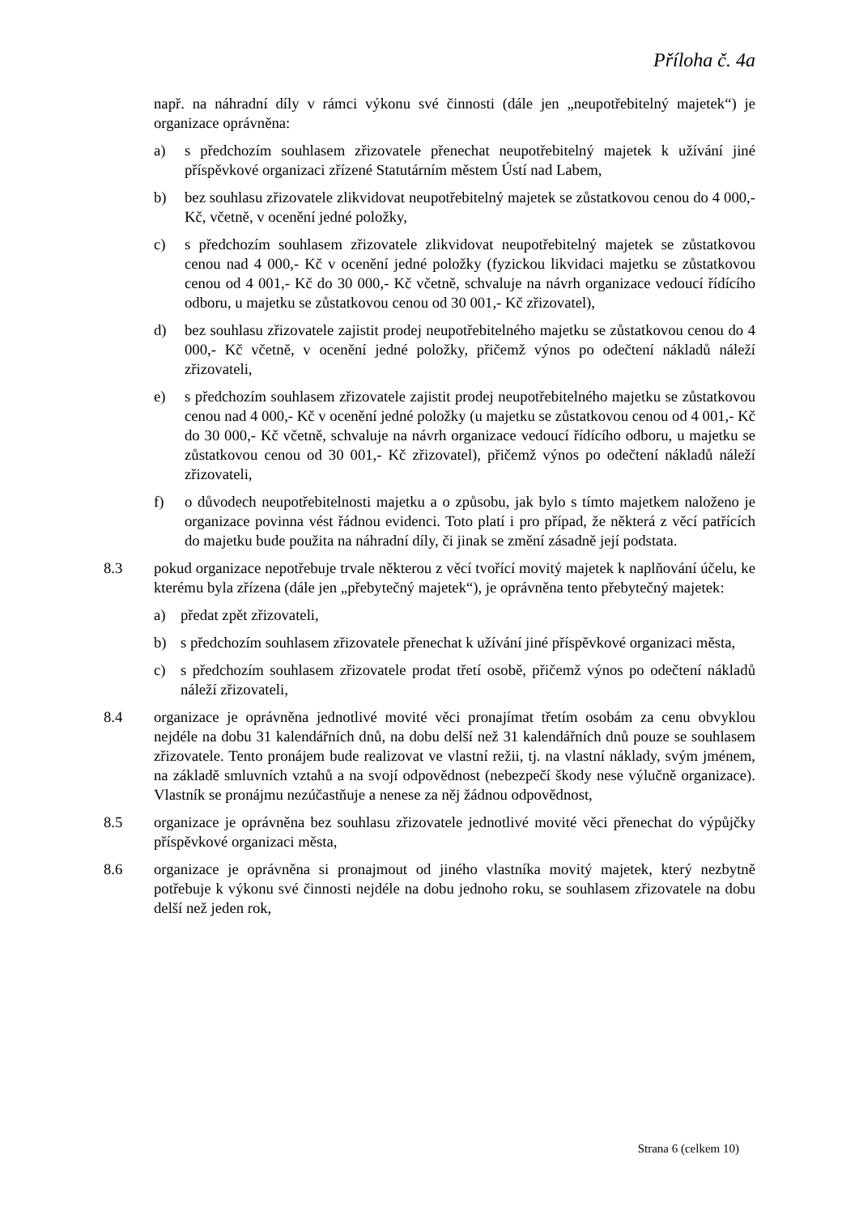Příloha č. 4a
např. na náhradní díly v rámci výkonu své činnosti (dále jen „neupotřebitelný majetek“) je organizace oprávněna:
a) s předchozím souhlasem zřizovatele přenechat neupotřebitelný majetek k užívání jiné příspěvkové organizaci zřízené Statutárním městem Ústí nad Labem,
b) bez souhlasu zřizovatele zlikvidovat neupotřebitelný majetek se zůstatkovou cenou do 4 000,- Kč, včetně, v ocenění jedné položky,
c) s předchozím souhlasem zřizovatele zlikvidovat neupotřebitelný majetek se zůstatkovou cenou nad 4 000,- Kč v ocenění jedné položky (fyzickou likvidaci majetku se zůstatkovou cenou od 4 001,- Kč do 30 000,- Kč včetně, schvaluje na návrh organizace vedoucí řídícího odboru, u majetku se zůstatkovou cenou od 30 001,- Kč zřizovatel),
d) bez souhlasu zřizovatele zajistit prodej neupotřebitelného majetku se zůstatkovou cenou do 4 000,- Kč včetně, v ocenění jedné položky, přičemž výnos po odečtení nákladů náleží zřizovateli,
e) s předchozím souhlasem zřizovatele zajistit prodej neupotřebitelného majetku se zůstatkovou cenou nad 4 000,- Kč v ocenění jedné položky (u majetku se zůstatkovou cenou od 4 001,- Kč do 30 000,- Kč včetně, schvaluje na návrh organizace vedoucí řídícího odboru, u majetku se zůstatkovou cenou od 30 001,- Kč zřizovatel), přičemž výnos po odečtení nákladů náleží zřizovateli,
f) o důvodech neupotřebitelnosti majetku a o způsobu, jak bylo s tímto majetkem naloženo je organizace povinna vést řádnou evidenci. Toto platí i pro případ, že některá z věcí patřících do majetku bude použita na náhradní díly, či jinak se změní zásadně její podstata.
8.3 pokud organizace nepotřebuje trvale některou z věcí tvořící movitý majetek k naplňování účelu, ke kterému byla zřízena (dále jen „přebytečný majetek“), je oprávněna tento přebytečný majetek:
a) předat zpět zřizovateli,
b) s předchozím souhlasem zřizovatele přenechat k užívání jiné příspěvkové organizaci města,
c) s předchozím souhlasem zřizovatele prodat třetí osobě, přičemž výnos po odečtení nákladů náleží zřizovateli,
8.4 organizace je oprávněna jednotlivé movité věci pronajímat třetím osobám za cenu obvyklou nejdéle na dobu 31 kalendářních dnů, na dobu delší než 31 kalendářních dnů pouze se souhlasem zřizovatele. Tento pronájem bude realizovat ve vlastní režii, tj. na vlastní náklady, svým jménem, na základě smluvních vztahů a na svojí odpovědnost (nebezpečí škody nese výlučně organizace). Vlastník se pronájmu nezúčastňuje a nenese za něj žádnou odpovědnost,
8.5 organizace je oprávněna bez souhlasu zřizovatele jednotlivé movité věci přenechat do výpůjčky příspěvkové organizaci města,
8.6 organizace je oprávněna si pronajmout od jiného vlastníka movitý majetek, který nezbytně potřebuje k výkonu své činnosti nejdéle na dobu jednoho roku, se souhlasem zřizovatele na dobu delší než jeden rok,
Strana 6 (celkem 10)